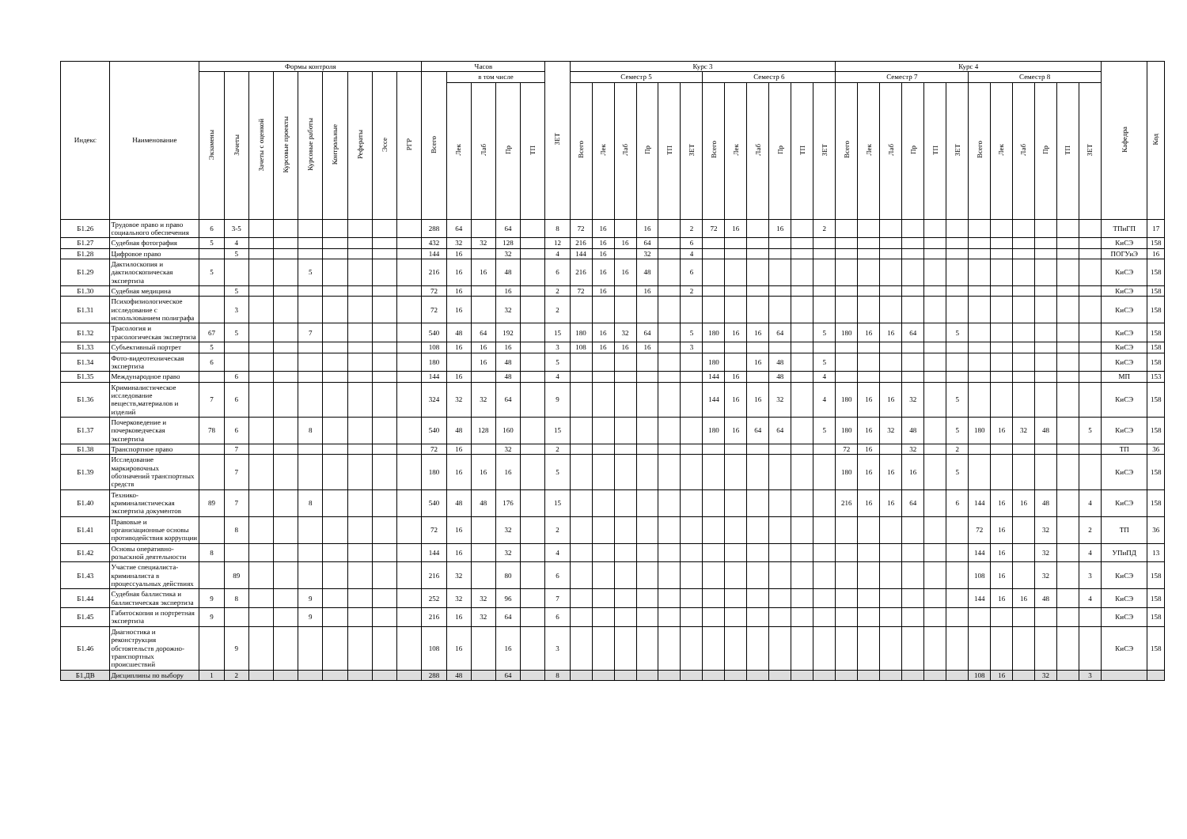| Индекс | Наименование | Формы контроля | | | | | | | | | Часов | | | | | ЗЕТ | Курс 3 | | | | | | | | | | | | Курс 4 | | | | | | | | | | | | Кафедра | Код |
| --- | --- | --- | --- | --- | --- | --- | --- | --- | --- | --- | --- | --- | --- | --- | --- | --- | --- | --- | --- | --- | --- | --- | --- | --- | --- | --- | --- | --- | --- | --- | --- | --- | --- | --- | --- | --- | --- | --- | --- | --- | --- | --- |
| | | Экзамены | Зачеты | Зачеты с оценкой | Курсовые проекты | Курсовые работы | Контрольные | Рефераты | Эссе | РГР | Всего | в том числе | | | | | Семестр 5 | | | | | | Семестр 6 | | | | | | Семестр 7 | | | | | | Семестр 8 | | | | | | | |
| | | | | | | | | | | | | Лек | Лаб | Пр | ТП | | Всего | Лек | Лаб | Пр | ТП | ЗЕТ | Всего | Лек | Лаб | Пр | ТП | ЗЕТ | Всего | Лек | Лаб | Пр | ТП | ЗЕТ | Всего | Лек | Лаб | Пр | ТП | ЗЕТ | | |
| Б1.26 | Трудовое право и право социального обеспечения | 6 | 3-5 | | | | | | | | 288 | 64 | | 64 | | 8 | 72 | 16 | | 16 | | 2 | 72 | 16 | | 16 | | 2 | | | | | | | | | | | | | ТПиГП | 17 |
| Б1.27 | Судебная фотография | 5 | 4 | | | | | | | | 432 | 32 | 32 | 128 | | 12 | 216 | 16 | 16 | 64 | | 6 | | | | | | | | | | | | | | | | | | | КиСЭ | 158 |
| Б1.28 | Цифровое право | | 5 | | | | | | | | 144 | 16 | | 32 | | 4 | 144 | 16 | | 32 | | 4 | | | | | | | | | | | | | | | | | | | ПОГУиЭ | 16 |
| Б1.29 | Дактилоскопия и дактилоскопическая экспертиза | 5 | | | | 5 | | | | | 216 | 16 | 16 | 48 | | 6 | 216 | 16 | 16 | 48 | | 6 | | | | | | | | | | | | | | | | | | | КиСЭ | 158 |
| Б1.30 | Судебная медицина | | 5 | | | | | | | | 72 | 16 | | 16 | | 2 | 72 | 16 | | 16 | | 2 | | | | | | | | | | | | | | | | | | | КиСЭ | 158 |
| Б1.31 | Психофизиологическое исследование с использованием полиграфа | | 3 | | | | | | | | 72 | 16 | | 32 | | 2 | | | | | | | | | | | | | | | | | | | | | | | | | КиСЭ | 158 |
| Б1.32 | Трасология и трасологическая экспертиза | 67 | 5 | | | 7 | | | | | 540 | 48 | 64 | 192 | | 15 | 180 | 16 | 32 | 64 | | 5 | 180 | 16 | 16 | 64 | | 5 | 180 | 16 | 16 | 64 | | 5 | | | | | | | КиСЭ | 158 |
| Б1.33 | Субъективный портрет | 5 | | | | | | | | | 108 | 16 | 16 | 16 | | 3 | 108 | 16 | 16 | 16 | | 3 | | | | | | | | | | | | | | | | | | | КиСЭ | 158 |
| Б1.34 | Фото-видеотехническая экспертиза | 6 | | | | | | | | | 180 | | 16 | 48 | | 5 | | | | | | | 180 | | 16 | 48 | | 5 | | | | | | | | | | | | | КиСЭ | 158 |
| Б1.35 | Международное право | | 6 | | | | | | | | 144 | 16 | | 48 | | 4 | | | | | | | 144 | 16 | | 48 | | 4 | | | | | | | | | | | | | МП | 153 |
| Б1.36 | Криминалистическое исследование веществ,материалов и изделий | 7 | 6 | | | | | | | | 324 | 32 | 32 | 64 | | 9 | | | | | | | 144 | 16 | 16 | 32 | | 4 | 180 | 16 | 16 | 32 | | 5 | | | | | | | КиСЭ | 158 |
| Б1.37 | Почерковедение и почерковедческая экспертиза | 78 | 6 | | | 8 | | | | | 540 | 48 | 128 | 160 | | 15 | | | | | | | 180 | 16 | 64 | 64 | | 5 | 180 | 16 | 32 | 48 | | 5 | 180 | 16 | 32 | 48 | | 5 | КиСЭ | 158 |
| Б1.38 | Транспортное право | | 7 | | | | | | | | 72 | 16 | | 32 | | 2 | | | | | | | | | | | | | 72 | 16 | | 32 | | 2 | | | | | | | ТП | 36 |
| Б1.39 | Исследование маркировочных обозначений транспортных средств | | 7 | | | | | | | | 180 | 16 | 16 | 16 | | 5 | | | | | | | | | | | | | 180 | 16 | 16 | 16 | | 5 | | | | | | | КиСЭ | 158 |
| Б1.40 | Технико-криминалистическая экспертиза документов | 89 | 7 | | | 8 | | | | | 540 | 48 | 48 | 176 | | 15 | | | | | | | | | | | | | 216 | 16 | 16 | 64 | | 6 | 144 | 16 | 16 | 48 | | 4 | КиСЭ | 158 |
| Б1.41 | Правовые и организационные основы противодействия коррупции | | 8 | | | | | | | | 72 | 16 | | 32 | | 2 | | | | | | | | | | | | | | | | | | | 72 | 16 | | 32 | | 2 | ТП | 36 |
| Б1.42 | Основы оперативно-розыскной деятельности | 8 | | | | | | | | | 144 | 16 | | 32 | | 4 | | | | | | | | | | | | | | | | | | | 144 | 16 | | 32 | | 4 | УПиПД | 13 |
| Б1.43 | Участие специалиста-криминалиста в процессуальных действиях | | 89 | | | | | | | | 216 | 32 | | 80 | | 6 | | | | | | | | | | | | | | | | | | | 108 | 16 | | 32 | | 3 | КиСЭ | 158 |
| Б1.44 | Судебная баллистика и баллистическая экспертиза | 9 | 8 | | | 9 | | | | | 252 | 32 | 32 | 96 | | 7 | | | | | | | | | | | | | | | | | | | 144 | 16 | 16 | 48 | | 4 | КиСЭ | 158 |
| Б1.45 | Габитоскопия и портретная экспертиза | 9 | | | | 9 | | | | | 216 | 16 | 32 | 64 | | 6 | | | | | | | | | | | | | | | | | | | | | | | | | КиСЭ | 158 |
| Б1.46 | Диагностика и реконструкция обстоятельств дорожно-транспортных происшествий | | 9 | | | | | | | | 108 | 16 | | 16 | | 3 | | | | | | | | | | | | | | | | | | | | | | | | | КиСЭ | 158 |
| Б1.ДВ | Дисциплины по выбору | 1 | 2 | | | | | | | | 288 | 48 | | 64 | | 8 | | | | | | | | | | | | | | | | | | | 108 | 16 | | 32 | | 3 | | |